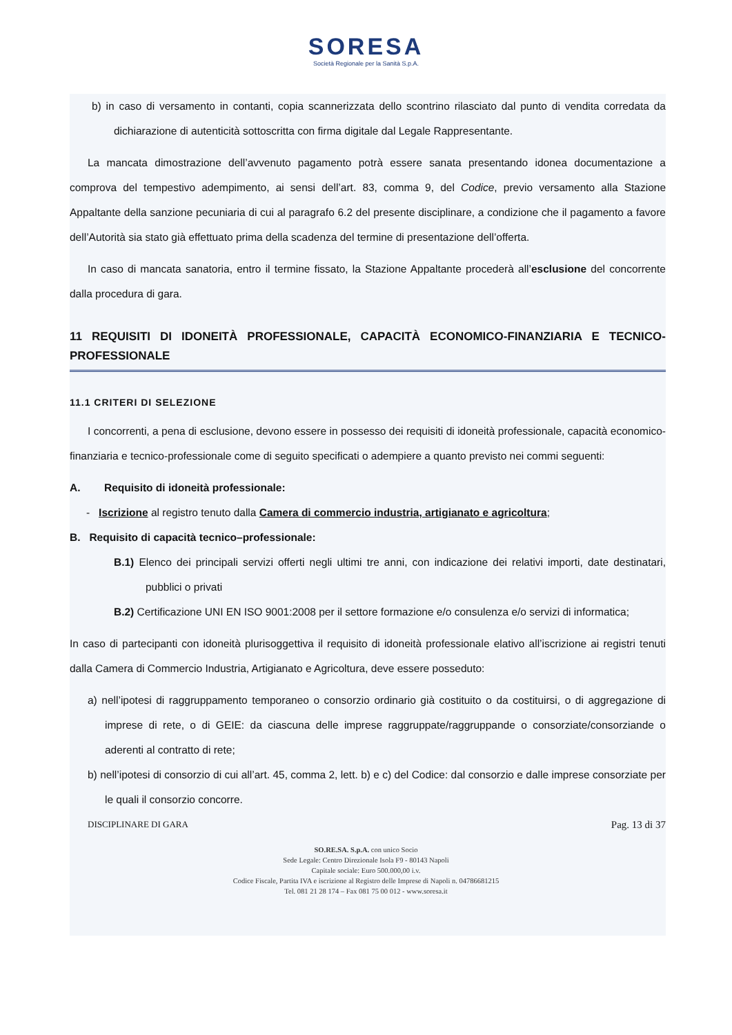SORESA
Società Regionale per la Sanità S.p.A.
b) in caso di versamento in contanti, copia scannerizzata dello scontrino rilasciato dal punto di vendita corredata da dichiarazione di autenticità sottoscritta con firma digitale dal Legale Rappresentante.
La mancata dimostrazione dell’avvenuto pagamento potrà essere sanata presentando idonea documentazione a comprova del tempestivo adempimento, ai sensi dell’art. 83, comma 9, del Codice, previo versamento alla Stazione Appaltante della sanzione pecuniaria di cui al paragrafo 6.2 del presente disciplinare, a condizione che il pagamento a favore dell’Autorità sia stato già effettuato prima della scadenza del termine di presentazione dell’offerta.
In caso di mancata sanatoria, entro il termine fissato, la Stazione Appaltante procederà all’esclusione del concorrente dalla procedura di gara.
11 REQUISITI DI IDONEITÀ PROFESSIONALE, CAPACITÀ ECONOMICO-FINANZIARIA E TECNICO-PROFESSIONALE
11.1 CRITERI DI SELEZIONE
I concorrenti, a pena di esclusione, devono essere in possesso dei requisiti di idoneità professionale, capacità economico-finanziaria e tecnico-professionale come di seguito specificati o adempiere a quanto previsto nei commi seguenti:
A. Requisito di idoneità professionale:
- Iscrizione al registro tenuto dalla Camera di commercio industria, artigianato e agricoltura;
B. Requisito di capacità tecnico–professionale:
B.1) Elenco dei principali servizi offerti negli ultimi tre anni, con indicazione dei relativi importi, date destinatari, pubblici o privati
B.2) Certificazione UNI EN ISO 9001:2008 per il settore formazione e/o consulenza e/o servizi di informatica;
In caso di partecipanti con idoneità plurisoggettiva il requisito di idoneità professionale elativo all’iscrizione ai registri tenuti dalla Camera di Commercio Industria, Artigianato e Agricoltura, deve essere posseduto:
a) nell’ipotesi di raggruppamento temporaneo o consorzio ordinario già costituito o da costituirsi, o di aggregazione di imprese di rete, o di GEIE: da ciascuna delle imprese raggruppate/raggruppande o consorziate/consorziande o aderenti al contratto di rete;
b) nell’ipotesi di consorzio di cui all’art. 45, comma 2, lett. b) e c) del Codice: dal consorzio e dalle imprese consorziate per le quali il consorzio concorre.
DISCIPLINARE DI GARA Pag. 13 di 37
SO.RE.SA. S.p.A. con unico Socio
Sede Legale: Centro Direzionale Isola F9 - 80143 Napoli
Capitale sociale: Euro 500.000,00 i.v.
Codice Fiscale, Partita IVA e iscrizione al Registro delle Imprese di Napoli n. 04786681215
Tel. 081 21 28 174 – Fax 081 75 00 012 - www.soresa.it